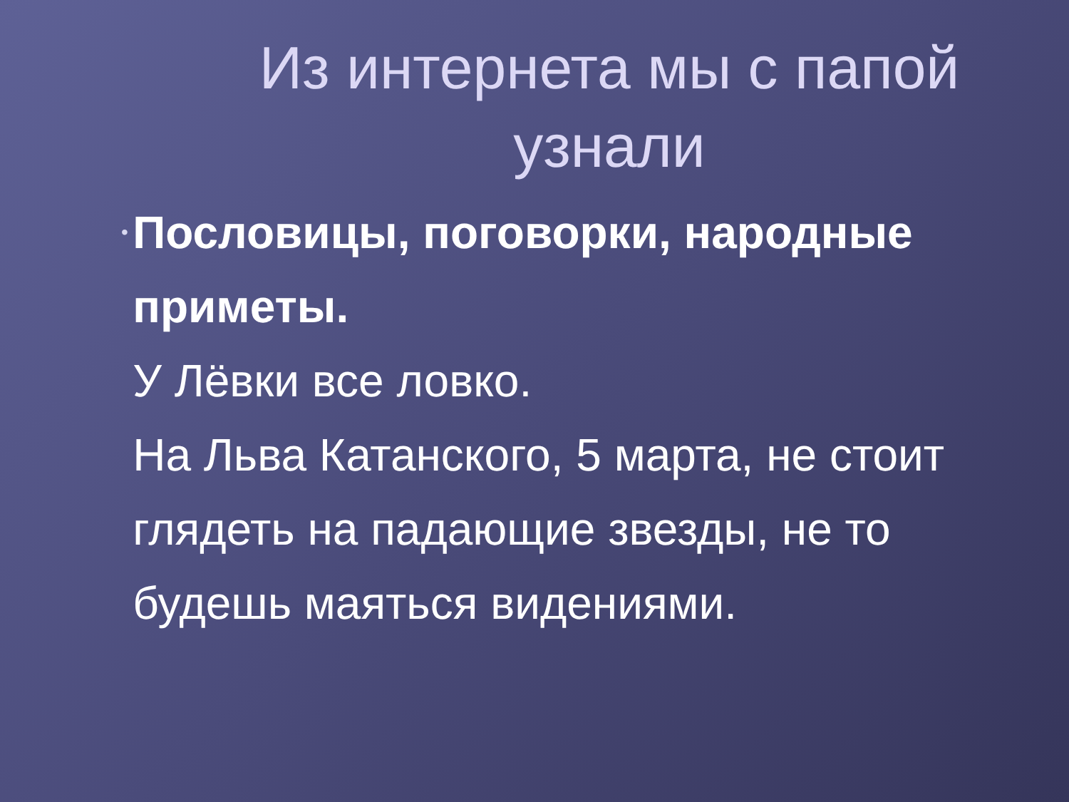Из интернета мы с папой узнали
•
Пословицы, поговорки, народные приметы.
У Лёвки все ловко.
На Льва Катанского, 5 марта, не стоит глядеть на падающие звезды, не то будешь маяться видениями.